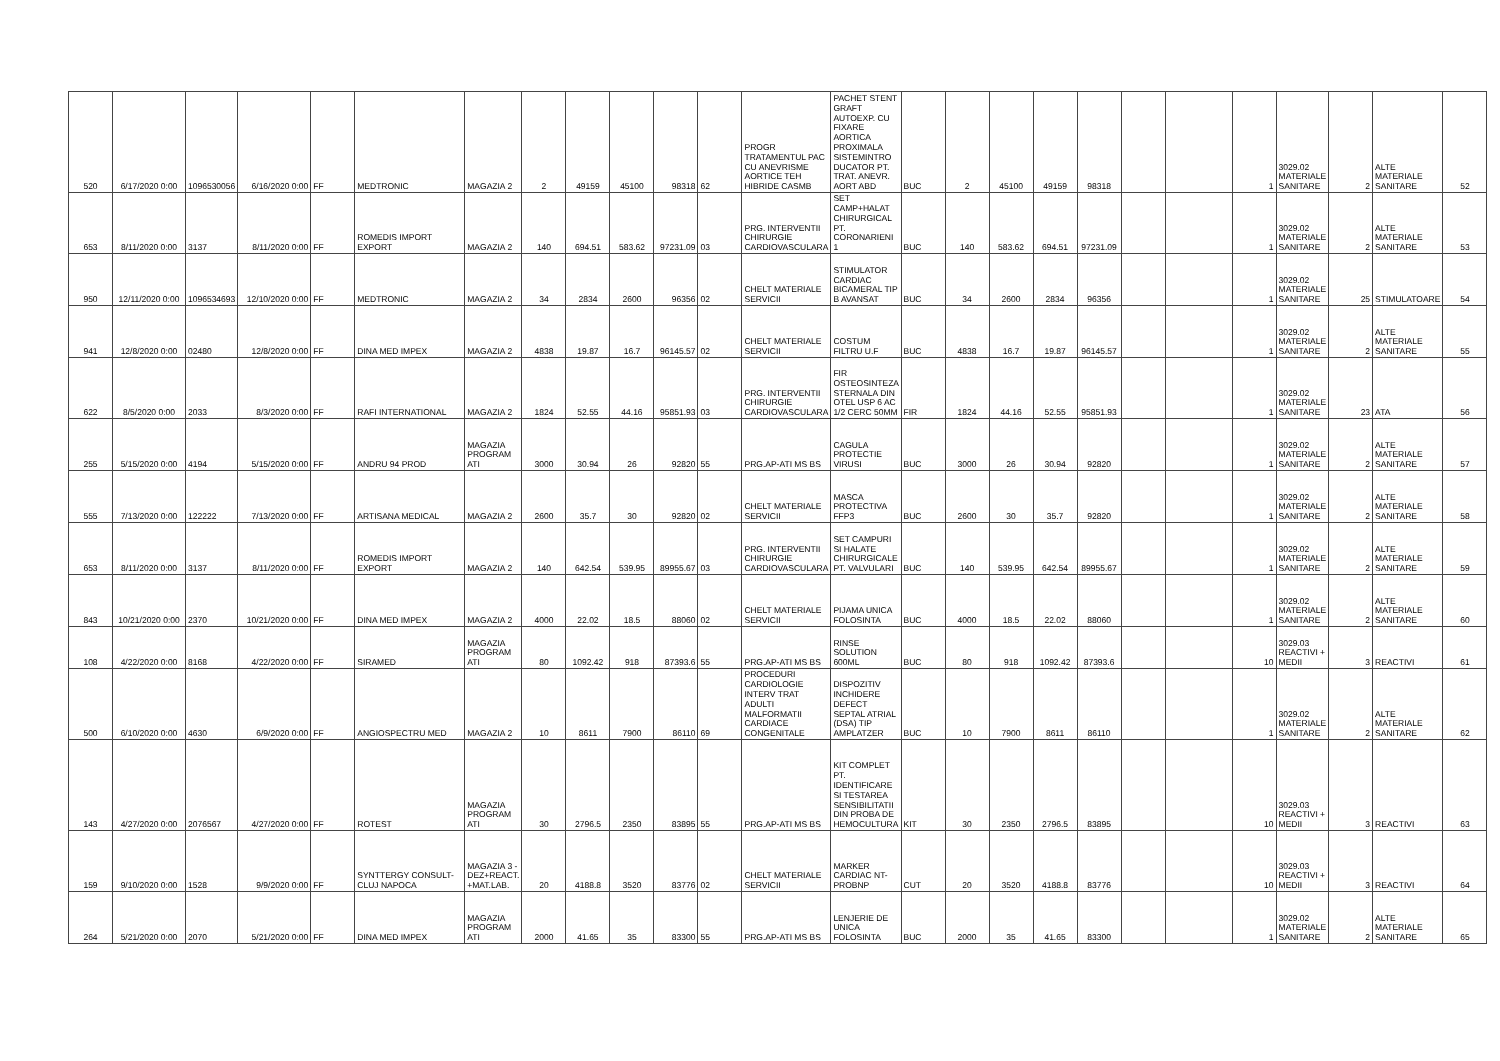| 520 | 6/17/2020 0:00 | 1096530056 | 6/16/2020 0:00 | FF | MEDTRONIC | MAGAZIA 2 | 2 | 49159 | 45100 | 98318 | 62 | PROGR TRATAMENTUL PAC CU ANEVRISME AORTICE TEH HIBRIDE CASMB | PACHET STENT GRAFT AUTOEXP. CU FIXARE AORTICA PROXIMALA SISTEMINTRO DUCATOR PT. TRAT. ANEVR. AORT ABD | BUC | 2 | 45100 | 49159 | 98318 | | | 1 | 3029.02 MATERIALE SANITARE | 2 | ALTE MATERIALE SANITARE | 52 |
| 653 | 8/11/2020 0:00 | 3137 | 8/11/2020 0:00 | FF | ROMEDIS IMPORT EXPORT | MAGAZIA 2 | 140 | 694.51 | 583.62 | 97231.09 | 03 | PRG. INTERVENTII CHIRURGIE CARDIOVASCULARA | SET CAMP+HALAT CHIRURGICAL PT. CORONARIENI 1 | BUC | 140 | 583.62 | 694.51 | 97231.09 | | | 1 | 3029.02 MATERIALE SANITARE | 2 | ALTE MATERIALE SANITARE | 53 |
| 950 | 12/11/2020 0:00 | 1096534693 | 12/10/2020 0:00 | FF | MEDTRONIC | MAGAZIA 2 | 34 | 2834 | 2600 | 96356 | 02 | CHELT MATERIALE SERVICII | STIMULATOR CARDIAC BICAMERAL TIP B AVANSAT | BUC | 34 | 2600 | 2834 | 96356 | | | 1 | 3029.02 MATERIALE SANITARE | 25 | STIMULATOARE | 54 |
| 941 | 12/8/2020 0:00 | 02480 | 12/8/2020 0:00 | FF | DINA MED IMPEX | MAGAZIA 2 | 4838 | 19.87 | 16.7 | 96145.57 | 02 | CHELT MATERIALE SERVICII | COSTUM FILTRU U.F | BUC | 4838 | 16.7 | 19.87 | 96145.57 | | | 1 | 3029.02 MATERIALE SANITARE | 2 | ALTE MATERIALE SANITARE | 55 |
| 622 | 8/5/2020 0:00 | 2033 | 8/3/2020 0:00 | FF | RAFI INTERNATIONAL | MAGAZIA 2 | 1824 | 52.55 | 44.16 | 95851.93 | 03 | PRG. INTERVENTII CHIRURGIE CARDIOVASCULARA | FIR OSTEOSINTEZA STERNALA DIN OTEL USP 6 AC 1/2 CERC 50MM | FIR | 1824 | 44.16 | 52.55 | 95851.93 | | | 1 | 3029.02 MATERIALE SANITARE | 23 | ATA | 56 |
| 255 | 5/15/2020 0:00 | 4194 | 5/15/2020 0:00 | FF | ANDRU 94 PROD | MAGAZIA PROGRAM ATI | 3000 | 30.94 | 26 | 92820 | 55 | PRG.AP-ATI MS BS | CAGULA PROTECTIE VIRUSI | BUC | 3000 | 26 | 30.94 | 92820 | | | 1 | 3029.02 MATERIALE SANITARE | 2 | ALTE MATERIALE SANITARE | 57 |
| 555 | 7/13/2020 0:00 | 122222 | 7/13/2020 0:00 | FF | ARTISANA MEDICAL | MAGAZIA 2 | 2600 | 35.7 | 30 | 92820 | 02 | CHELT MATERIALE SERVICII | MASCA PROTECTIVA FFP3 | BUC | 2600 | 30 | 35.7 | 92820 | | | 1 | 3029.02 MATERIALE SANITARE | 2 | ALTE MATERIALE SANITARE | 58 |
| 653 | 8/11/2020 0:00 | 3137 | 8/11/2020 0:00 | FF | ROMEDIS IMPORT EXPORT | MAGAZIA 2 | 140 | 642.54 | 539.95 | 89955.67 | 03 | PRG. INTERVENTII CHIRURGIE CARDIOVASCULARA | SET CAMPURI SI HALATE CHIRURGICALE PT. VALVULARI | BUC | 140 | 539.95 | 642.54 | 89955.67 | | | 1 | 3029.02 MATERIALE SANITARE | 2 | ALTE MATERIALE SANITARE | 59 |
| 843 | 10/21/2020 0:00 | 2370 | 10/21/2020 0:00 | FF | DINA MED IMPEX | MAGAZIA 2 | 4000 | 22.02 | 18.5 | 88060 | 02 | CHELT MATERIALE SERVICII | PIJAMA UNICA FOLOSINTA | BUC | 4000 | 18.5 | 22.02 | 88060 | | | 1 | 3029.02 MATERIALE SANITARE | 2 | ALTE MATERIALE SANITARE | 60 |
| 108 | 4/22/2020 0:00 | 8168 | 4/22/2020 0:00 | FF | SIRAMED | MAGAZIA PROGRAM ATI | 80 | 1092.42 | 918 | 87393.6 | 55 | PRG.AP-ATI MS BS | RINSE SOLUTION 600ML | BUC | 80 | 918 | 1092.42 | 87393.6 | | | 10 | 3029.03 REACTIVI + MEDII | 3 | REACTIVI | 61 |
| 500 | 6/10/2020 0:00 | 4630 | 6/9/2020 0:00 | FF | ANGIOSPECTRU MED | MAGAZIA 2 | 10 | 8611 | 7900 | 86110 | 69 | PROCEDURI CARDIOLOGIE INTERV TRAT ADULTI MALFORMATII CARDIACE CONGENITALE | DISPOZITIV INCHIDERE DEFECT SEPTAL ATRIAL (DSA) TIP AMPLATZER | BUC | 10 | 7900 | 8611 | 86110 | | | 1 | 3029.02 MATERIALE SANITARE | 2 | ALTE MATERIALE SANITARE | 62 |
| 143 | 4/27/2020 0:00 | 2076567 | 4/27/2020 0:00 | FF | ROTEST | MAGAZIA PROGRAM ATI | 30 | 2796.5 | 2350 | 83895 | 55 | PRG.AP-ATI MS BS | KIT COMPLET PT. IDENTIFICARE SI TESTAREA SENSIBILITATII DIN PROBA DE HEMOCULTURA | KIT | 30 | 2350 | 2796.5 | 83895 | | | 10 | 3029.03 REACTIVI + MEDII | 3 | REACTIVI | 63 |
| 159 | 9/10/2020 0:00 | 1528 | 9/9/2020 0:00 | FF | SYNTTERGY CONSULT-CLUJ NAPOCA | MAGAZIA 3 - DEZ+REACT. +MAT.LAB. | 20 | 4188.8 | 3520 | 83776 | 02 | CHELT MATERIALE SERVICII | MARKER CARDIAC NT-PROBNP | CUT | 20 | 3520 | 4188.8 | 83776 | | | 10 | 3029.03 REACTIVI + MEDII | 3 | REACTIVI | 64 |
| 264 | 5/21/2020 0:00 | 2070 | 5/21/2020 0:00 | FF | DINA MED IMPEX | MAGAZIA PROGRAM ATI | 2000 | 41.65 | 35 | 83300 | 55 | PRG.AP-ATI MS BS | LENJERIE DE UNICA FOLOSINTA | BUC | 2000 | 35 | 41.65 | 83300 | | | 1 | 3029.02 MATERIALE SANITARE | 2 | ALTE MATERIALE SANITARE | 65 |